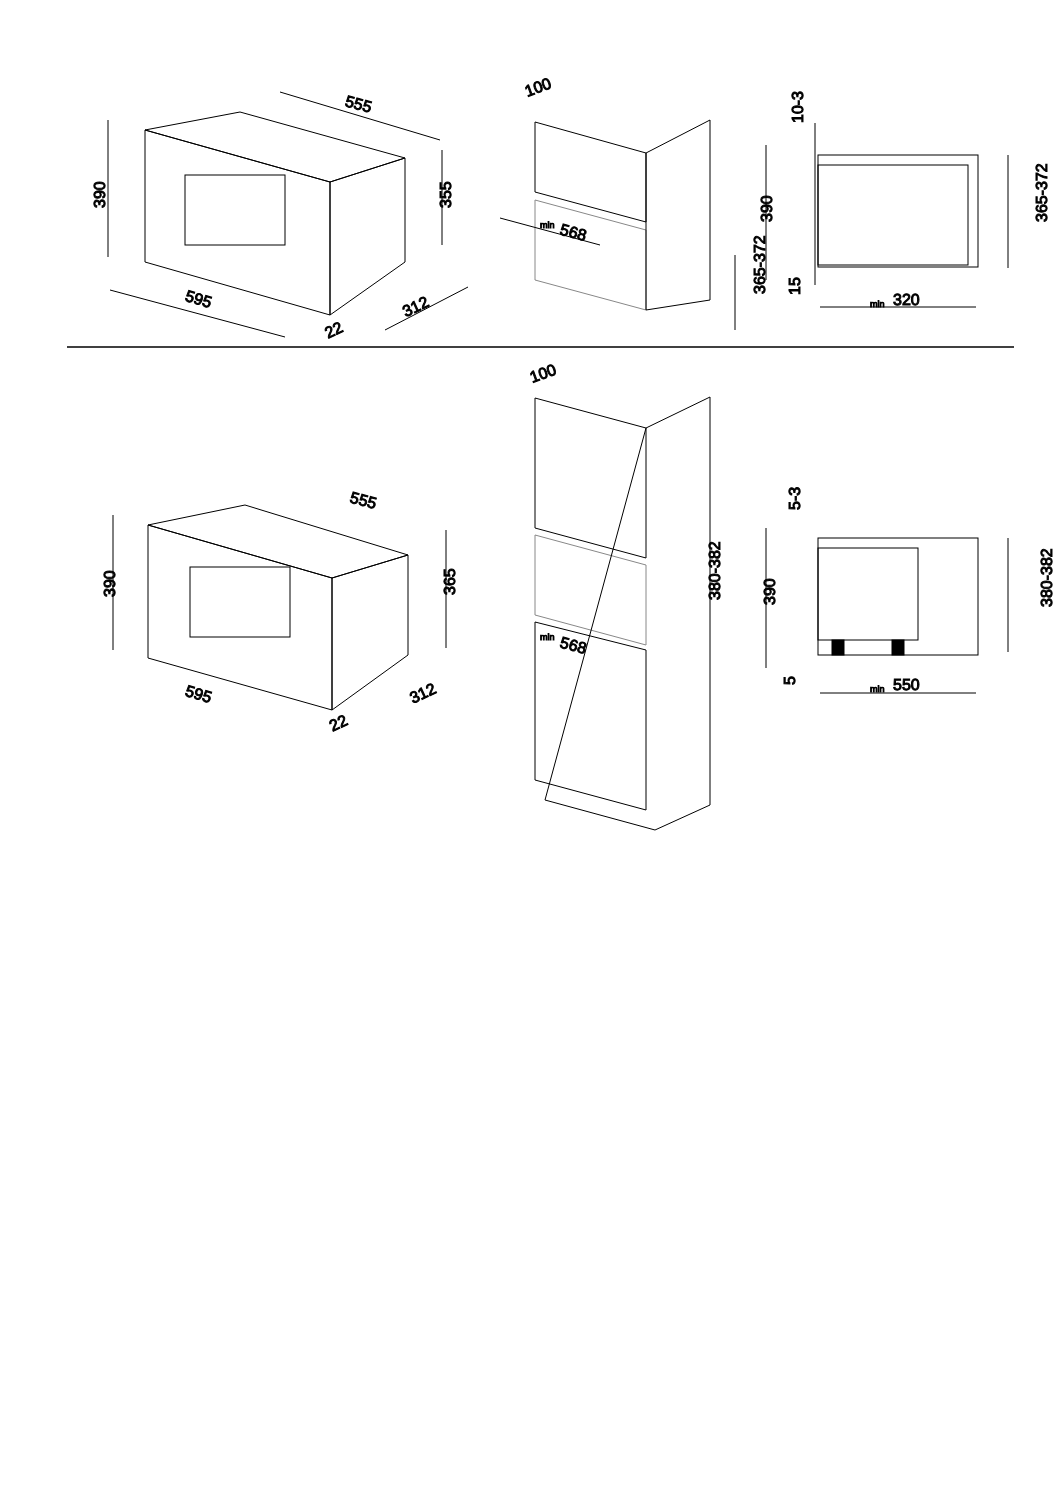390
555
355
595
312
22
100
min
568
365-372
10-3
390
15
365-372
min
320
390
555
365
595
312
22
100
min
568
380-382
5-3
390
5
380-382
min
550